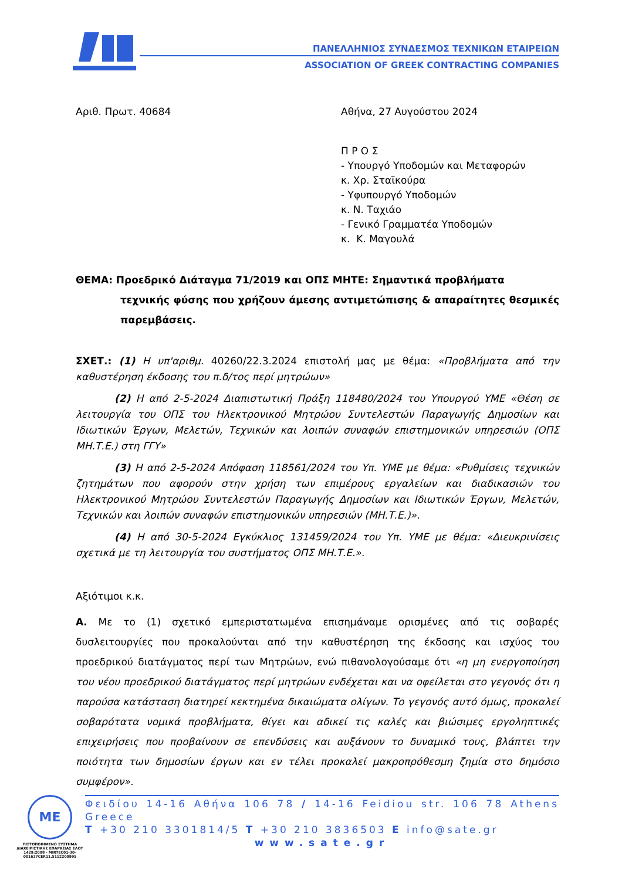ΠΑΝΕΛΛΗΝΙΟΣ ΣΥΝΔΕΣΜΟΣ ΤΕΧΝΙΚΩΝ ΕΤΑΙΡΕΙΩΝ
ASSOCIATION OF GREEK CONTRACTING COMPANIES
Αριθ. Πρωτ. 40684 Αθήνα, 27 Αυγούστου 2024
Π Ρ Ο Σ
- Υπουργό Υποδομών και Μεταφορών
κ. Χρ. Σταϊκούρα
- Υφυπουργό Υποδομών
κ. Ν. Ταχιάο
- Γενικό Γραμματέα Υποδομών
κ. Κ. Μαγουλά
ΘΕΜΑ: Προεδρικό Διάταγμα 71/2019 και ΟΠΣ ΜΗΤΕ: Σημαντικά προβλήματα
τεχνικής φύσης που χρήζουν άμεσης αντιμετώπισης & απαραίτητες θεσμικές παρεμβάσεις.
ΣΧΕΤ.: (1) Η υπ'αριθμ. 40260/22.3.2024 επιστολή μας με θέμα: «Προβλήματα από την καθυστέρηση έκδοσης του π.δ/τος περί μητρώων»
(2) Η από 2-5-2024 Διαπιστωτική Πράξη 118480/2024 του Υπουργού ΥΜΕ «Θέση σε λειτουργία του ΟΠΣ του Ηλεκτρονικού Μητρώου Συντελεστών Παραγωγής Δημοσίων και Ιδιωτικών Έργων, Μελετών, Τεχνικών και λοιπών συναφών επιστημονικών υπηρεσιών (ΟΠΣ ΜΗ.Τ.Ε.) στη ΓΓΥ»
(3) Η από 2-5-2024 Απόφαση 118561/2024 του Υπ. ΥΜΕ με θέμα: «Ρυθμίσεις τεχνικών ζητημάτων που αφορούν στην χρήση των επιμέρους εργαλείων και διαδικασιών του Ηλεκτρονικού Μητρώου Συντελεστών Παραγωγής Δημοσίων και Ιδιωτικών Έργων, Μελετών, Τεχνικών και λοιπών συναφών επιστημονικών υπηρεσιών (ΜΗ.Τ.Ε.)».
(4) Η από 30-5-2024 Εγκύκλιος 131459/2024 του Υπ. ΥΜΕ με θέμα: «Διευκρινίσεις σχετικά με τη λειτουργία του συστήματος ΟΠΣ ΜΗ.Τ.Ε.».
Αξιότιμοι κ.κ.
Α. Με το (1) σχετικό εμπεριστατωμένα επισημάναμε ορισμένες από τις σοβαρές δυσλειτουργίες που προκαλούνται από την καθυστέρηση της έκδοσης και ισχύος του προεδρικού διατάγματος περί των Μητρώων, ενώ πιθανολογούσαμε ότι «η μη ενεργοποίηση του νέου προεδρικού διατάγματος περί μητρώων ενδέχεται και να οφείλεται στο γεγονός ότι η παρούσα κατάσταση διατηρεί κεκτημένα δικαιώματα ολίγων. Το γεγονός αυτό όμως, προκαλεί σοβαρότατα νομικά προβλήματα, θίγει και αδικεί τις καλές και βιώσιμες εργοληπτικές επιχειρήσεις που προβαίνουν σε επενδύσεις και αυξάνουν το δυναμικό τους, βλάπτει την ποιότητα των δημοσίων έργων και εν τέλει προκαλεί μακροπρόθεσμη ζημία στο δημόσιο συμφέρον».
ME
ΠΙΣΤΟΠΟΙΗΜΕΝΟ ΣΥΣΤΗΜΑ ΔΙΑΧΕΙΡΙΣΤΙΚΗΣ ΕΠΑΡΚΕΙΑΣ ΕΛΟΤ 1429:2008 - MIRTEC01-30-001637CER11.5112200995
Φειδίου 14-16 Αθήνα 106 78 / 14-16 Feidiou str. 106 78 Athens Greece
T +30 210 3301814/5 T +30 210 3836503 E info@sate.gr
www.sate.gr